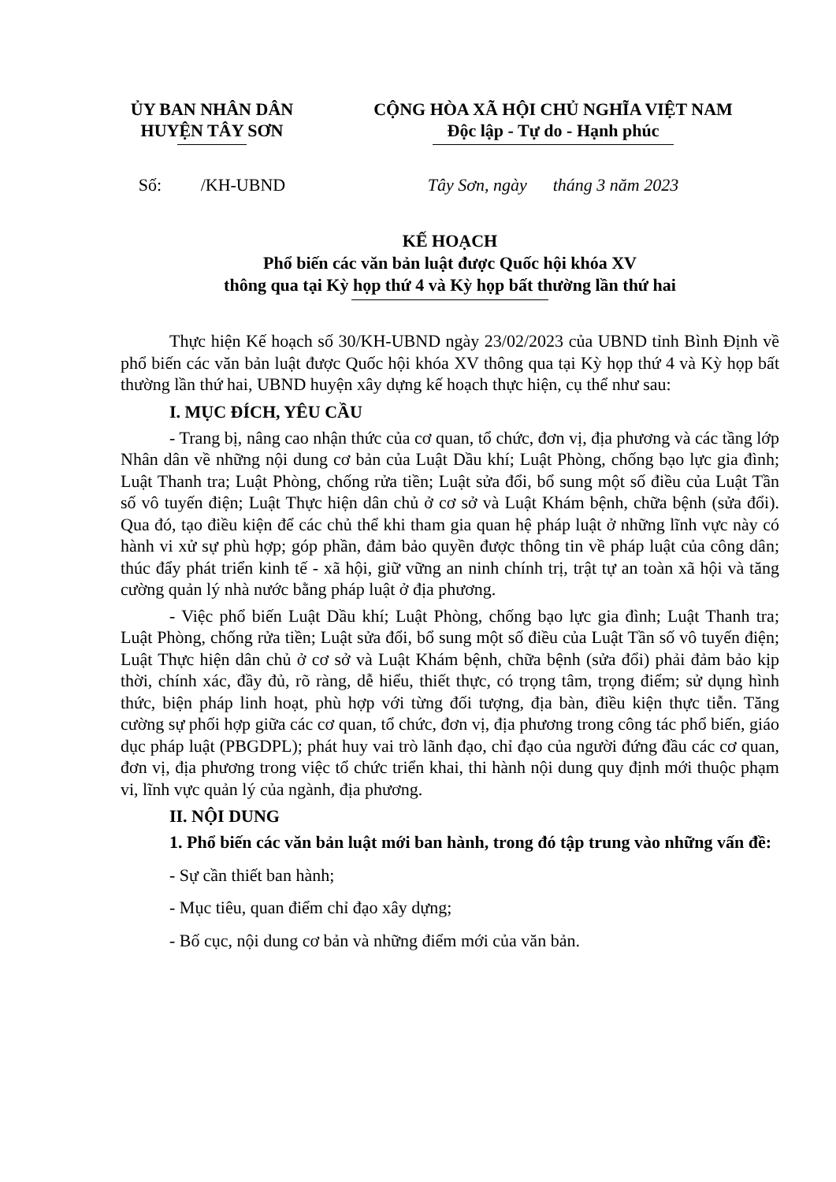ỦY BAN NHÂN DÂN
HUYỆN TÂY SƠN
CỘNG HÒA XÃ HỘI CHỦ NGHĨA VIỆT NAM
Độc lập - Tự do - Hạnh phúc
Số: /KH-UBND
Tây Sơn, ngày tháng 3 năm 2023
KẾ HOẠCH
Phổ biến các văn bản luật được Quốc hội khóa XV
thông qua tại Kỳ họp thứ 4 và Kỳ họp bất thường lần thứ hai
Thực hiện Kế hoạch số 30/KH-UBND ngày 23/02/2023 của UBND tỉnh Bình Định về phổ biến các văn bản luật được Quốc hội khóa XV thông qua tại Kỳ họp thứ 4 và Kỳ họp bất thường lần thứ hai, UBND huyện xây dựng kế hoạch thực hiện, cụ thể như sau:
I. MỤC ĐÍCH, YÊU CẦU
- Trang bị, nâng cao nhận thức của cơ quan, tổ chức, đơn vị, địa phương và các tầng lớp Nhân dân về những nội dung cơ bản của Luật Dầu khí; Luật Phòng, chống bạo lực gia đình; Luật Thanh tra; Luật Phòng, chống rửa tiền; Luật sửa đổi, bổ sung một số điều của Luật Tần số vô tuyến điện; Luật Thực hiện dân chủ ở cơ sở và Luật Khám bệnh, chữa bệnh (sửa đổi). Qua đó, tạo điều kiện để các chủ thể khi tham gia quan hệ pháp luật ở những lĩnh vực này có hành vi xử sự phù hợp; góp phần, đảm bảo quyền được thông tin về pháp luật của công dân; thúc đẩy phát triển kinh tế - xã hội, giữ vững an ninh chính trị, trật tự an toàn xã hội và tăng cường quản lý nhà nước bằng pháp luật ở địa phương.
- Việc phổ biến Luật Dầu khí; Luật Phòng, chống bạo lực gia đình; Luật Thanh tra; Luật Phòng, chống rửa tiền; Luật sửa đổi, bổ sung một số điều của Luật Tần số vô tuyến điện; Luật Thực hiện dân chủ ở cơ sở và Luật Khám bệnh, chữa bệnh (sửa đổi) phải đảm bảo kịp thời, chính xác, đầy đủ, rõ ràng, dễ hiểu, thiết thực, có trọng tâm, trọng điểm; sử dụng hình thức, biện pháp linh hoạt, phù hợp với từng đối tượng, địa bàn, điều kiện thực tiễn. Tăng cường sự phối hợp giữa các cơ quan, tổ chức, đơn vị, địa phương trong công tác phổ biến, giáo dục pháp luật (PBGDPL); phát huy vai trò lãnh đạo, chỉ đạo của người đứng đầu các cơ quan, đơn vị, địa phương trong việc tổ chức triển khai, thi hành nội dung quy định mới thuộc phạm vi, lĩnh vực quản lý của ngành, địa phương.
II. NỘI DUNG
1. Phổ biến các văn bản luật mới ban hành, trong đó tập trung vào những vấn đề:
- Sự cần thiết ban hành;
- Mục tiêu, quan điểm chỉ đạo xây dựng;
- Bố cục, nội dung cơ bản và những điểm mới của văn bản.